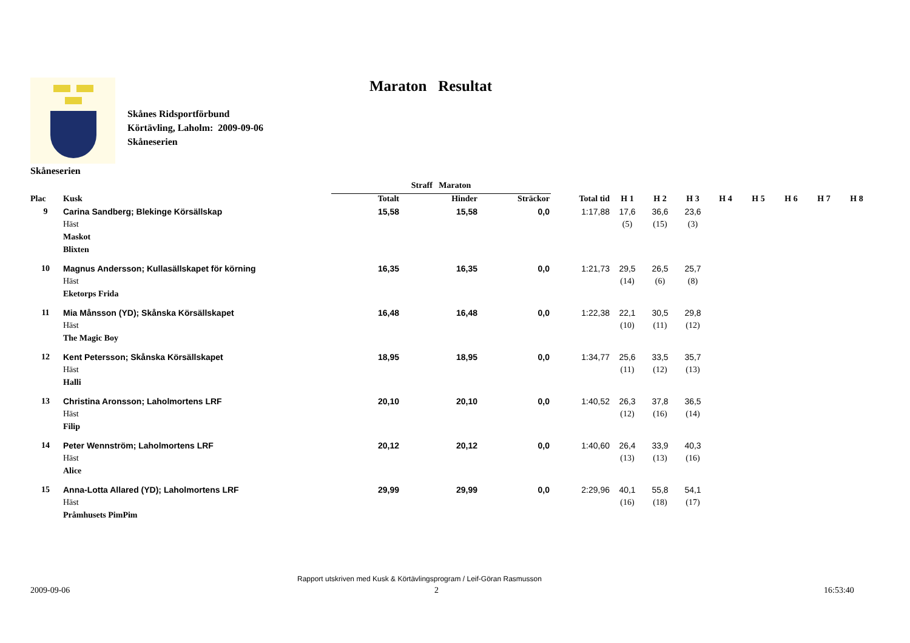Maraton Resultat
Skånes Ridsportförbund
Körtävling, Laholm: 2009-09-06
Skåneserien
Skåneserien
| | | Straff Maraton | | | | | | | | | | | |
| --- | --- | --- | --- | --- | --- | --- | --- | --- | --- | --- | --- | --- | --- |
| Plac | Kusk | Totalt | Hinder | Sträckor | Total tid | H 1 | H 2 | H 3 | H 4 | H 5 | H 6 | H 7 | H 8 |
| 9 | Carina Sandberg; Blekinge Körsällskap | 15,58 | 15,58 | 0,0 | 1:17,88 | 17,6 | 36,6 | 23,6 | | | | | |
| | Häst | | | | | (5) | (15) | (3) | | | | | |
| | Maskot | | | | | | | | | | | | |
| | Blixten | | | | | | | | | | | | |
| 10 | Magnus Andersson; Kullasällskapet för körning | 16,35 | 16,35 | 0,0 | 1:21,73 | 29,5 | 26,5 | 25,7 | | | | | |
| | Häst | | | | | (14) | (6) | (8) | | | | | |
| | Eketorps Frida | | | | | | | | | | | | |
| 11 | Mia Månsson (YD); Skånska Körsällskapet | 16,48 | 16,48 | 0,0 | 1:22,38 | 22,1 | 30,5 | 29,8 | | | | | |
| | Häst | | | | | (10) | (11) | (12) | | | | | |
| | The Magic Boy | | | | | | | | | | | | |
| 12 | Kent Petersson; Skånska Körsällskapet | 18,95 | 18,95 | 0,0 | 1:34,77 | 25,6 | 33,5 | 35,7 | | | | | |
| | Häst | | | | | (11) | (12) | (13) | | | | | |
| | Halli | | | | | | | | | | | | |
| 13 | Christina Aronsson; Laholmortens LRF | 20,10 | 20,10 | 0,0 | 1:40,52 | 26,3 | 37,8 | 36,5 | | | | | |
| | Häst | | | | | (12) | (16) | (14) | | | | | |
| | Filip | | | | | | | | | | | | |
| 14 | Peter Wennström; Laholmortens LRF | 20,12 | 20,12 | 0,0 | 1:40,60 | 26,4 | 33,9 | 40,3 | | | | | |
| | Häst | | | | | (13) | (13) | (16) | | | | | |
| | Alice | | | | | | | | | | | | |
| 15 | Anna-Lotta Allared (YD); Laholmortens LRF | 29,99 | 29,99 | 0,0 | 2:29,96 | 40,1 | 55,8 | 54,1 | | | | | |
| | Häst | | | | | (16) | (18) | (17) | | | | | |
| | Pråmhusets PimPim | | | | | | | | | | | | |
Rapport utskriven med Kusk & Körtävlingsprogram / Leif-Göran Rasmusson
2009-09-06 2 16:53:40